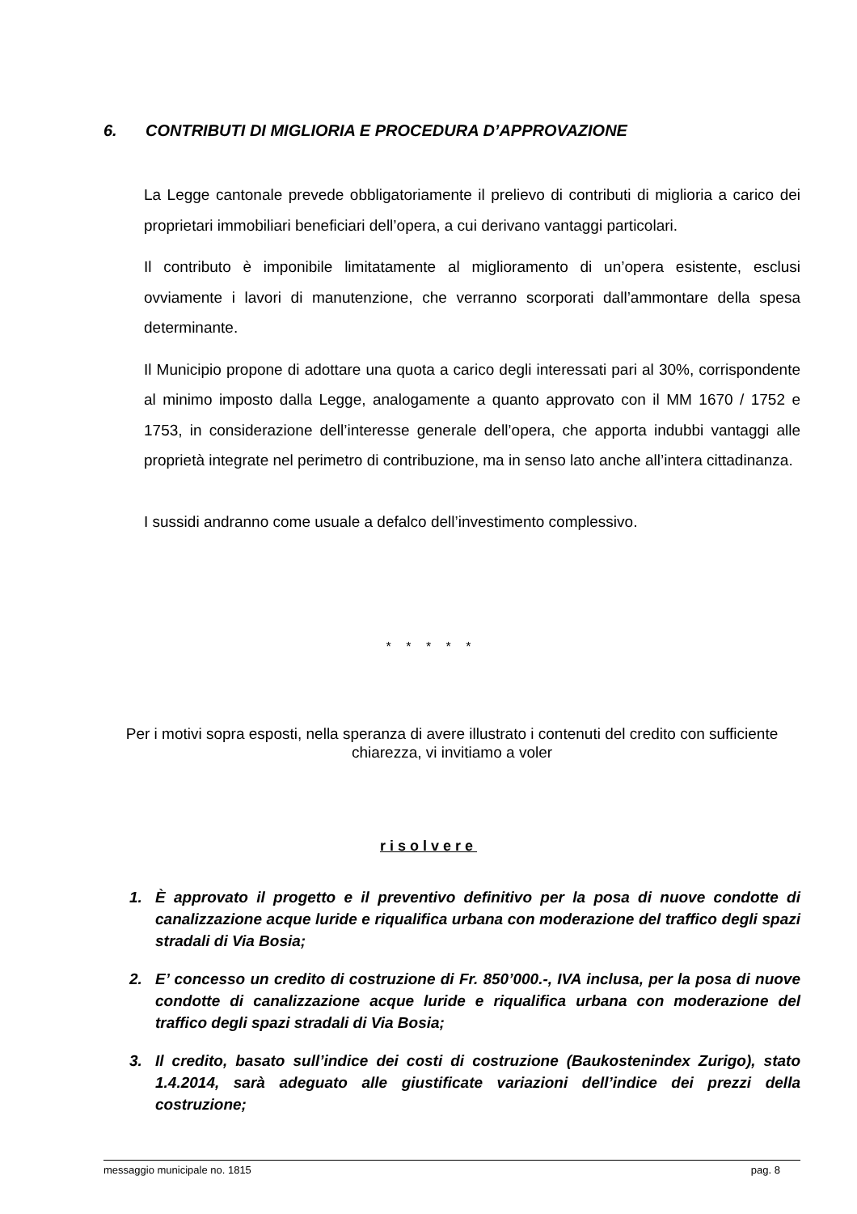6. CONTRIBUTI DI MIGLIORIA E PROCEDURA D’APPROVAZIONE
La Legge cantonale prevede obbligatoriamente il prelievo di contributi di miglioria a carico dei proprietari immobiliari beneficiari dell’opera, a cui derivano vantaggi particolari.
Il contributo è imponibile limitatamente al miglioramento di un’opera esistente, esclusi ovviamente i lavori di manutenzione, che verranno scorporati dall’ammontare della spesa determinante.
Il Municipio propone di adottare una quota a carico degli interessati pari al 30%, corrispondente al minimo imposto dalla Legge, analogamente a quanto approvato con il MM 1670 / 1752 e 1753, in considerazione dell’interesse generale dell’opera, che apporta indubbi vantaggi alle proprietà integrate nel perimetro di contribuzione, ma in senso lato anche all’intera cittadinanza.
I sussidi andranno come usuale a defalco dell’investimento complessivo.
* * * * *
Per i motivi sopra esposti, nella speranza di avere illustrato i contenuti del credito con sufficiente chiarezza, vi invitiamo a voler
risolvere
1. È approvato il progetto e il preventivo definitivo per la posa di nuove condotte di canalizzazione acque luride e riqualifica urbana con moderazione del traffico degli spazi stradali di Via Bosia;
2. E’ concesso un credito di costruzione di Fr. 850’000.-, IVA inclusa, per la posa di nuove condotte di canalizzazione acque luride e riqualifica urbana con moderazione del traffico degli spazi stradali di Via Bosia;
3. Il credito, basato sull’indice dei costi di costruzione (Baukostenindex Zurigo), stato 1.4.2014, sarà adeguato alle giustificate variazioni dell’indice dei prezzi della costruzione;
messaggio municipale no. 1815 pag. 8